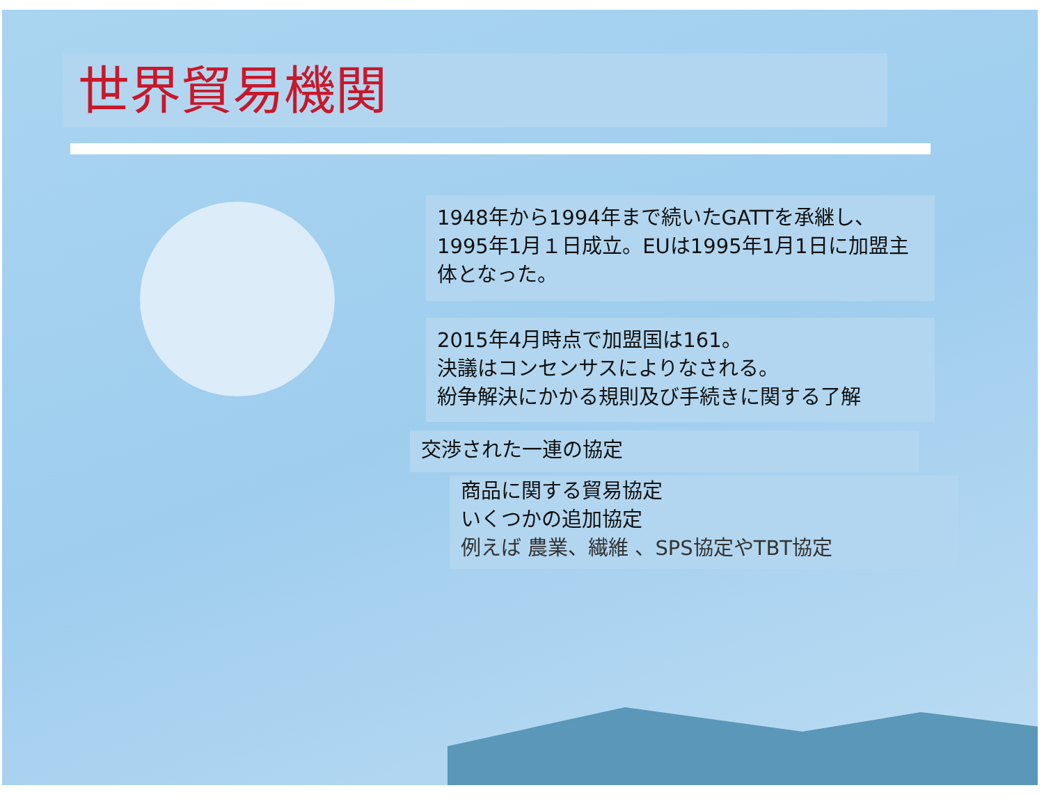世界貿易機関
1948年から1994年まで続いたGATTを承継し、
1995年1月１日成立。EUは1995年1月1日に加盟主体となった。
2015年4月時点で加盟国は161。
決議はコンセンサスによりなされる。
紛争解決にかかる規則及び手続きに関する了解
交渉された一連の協定
商品に関する貿易協定
いくつかの追加協定
例えば 農業、繊維 、SPS協定やTBT協定